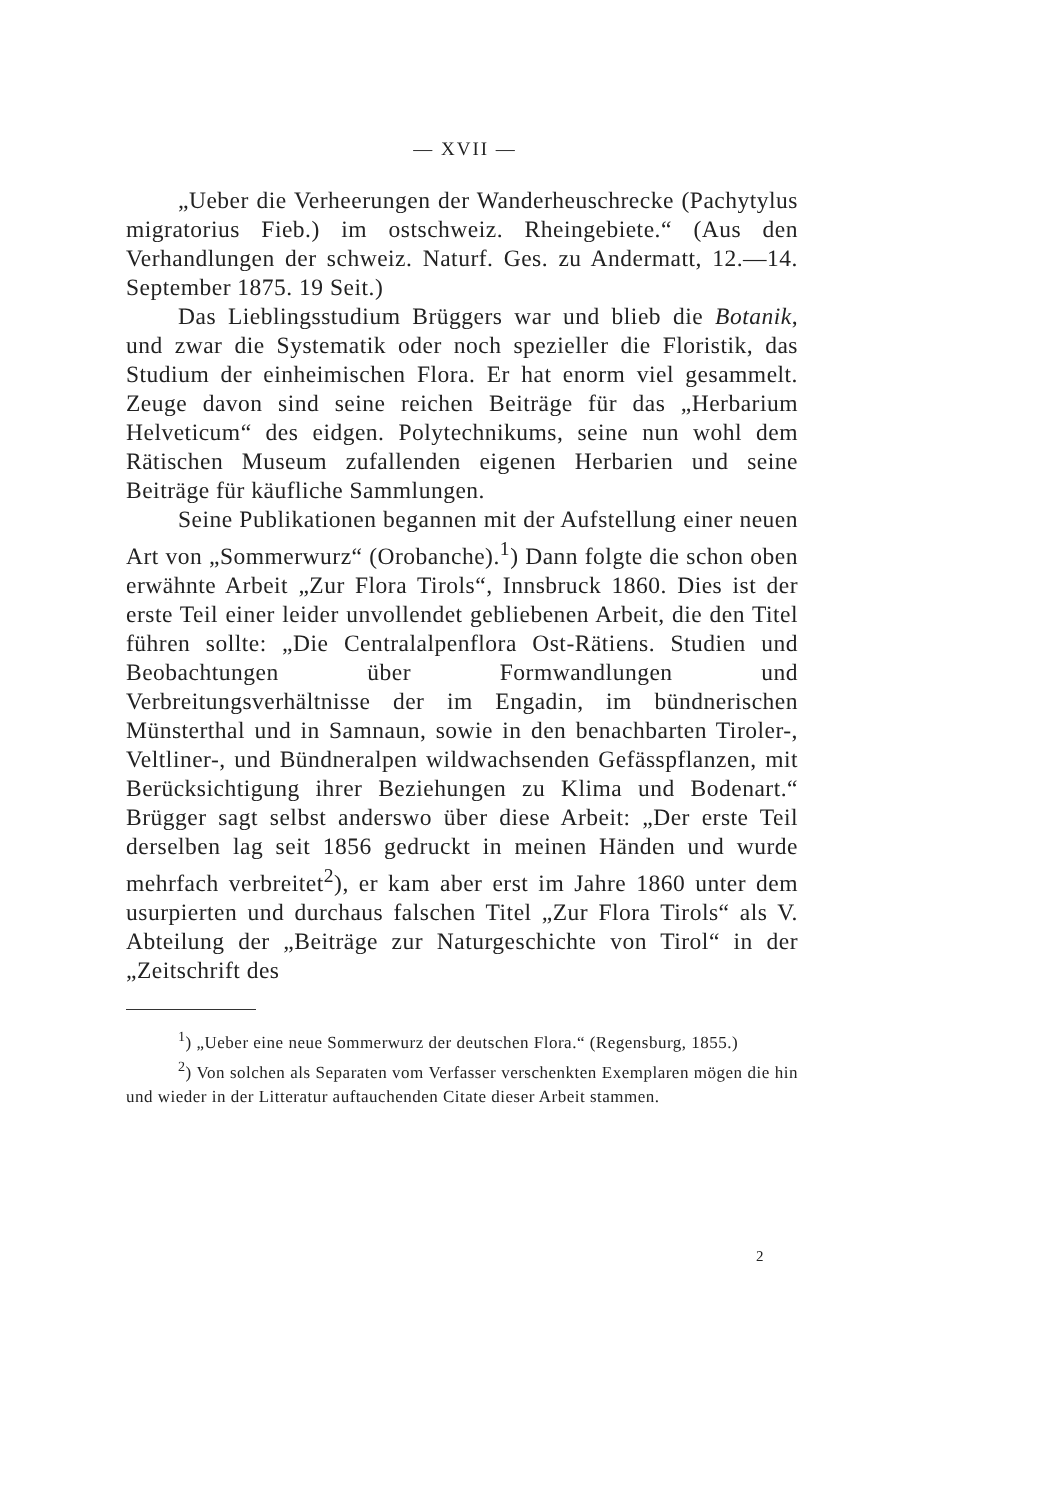— XVII —
„Ueber die Verheerungen der Wanderheuschrecke (Pachytylus migratorius Fieb.) im ostschweiz. Rheingebiete.“ (Aus den Verhandlungen der schweiz. Naturf. Ges. zu Andermatt, 12.—14. September 1875. 19 Seit.)
Das Lieblingsstudium Brüggers war und blieb die Botanik, und zwar die Systematik oder noch spezieller die Floristik, das Studium der einheimischen Flora. Er hat enorm viel gesammelt. Zeuge davon sind seine reichen Beiträge für das „Herbarium Helveticum“ des eidgen. Polytechnikums, seine nun wohl dem Rätischen Museum zufallenden eigenen Herbarien und seine Beiträge für käufliche Sammlungen.
Seine Publikationen begannen mit der Aufstellung einer neuen Art von „Sommerwurz“ (Orobanche).<sup>1</sup>) Dann folgte die schon oben erwähnte Arbeit „Zur Flora Tirols“, Innsbruck 1860. Dies ist der erste Teil einer leider unvollendet gebliebenen Arbeit, die den Titel führen sollte: „Die Centralalpenflora Ost-Rätiens. Studien und Beobachtungen über Formwandlungen und Verbreitungsverhältnisse der im Engadin, im bündnerischen Münsterthal und in Samnaun, sowie in den benachbarten Tiroler-, Veltliner-, und Bündneralpen wildwachsenden Gefässpflanzen, mit Berücksichtigung ihrer Beziehungen zu Klima und Bodenart.“ Brügger sagt selbst anderswo über diese Arbeit: „Der erste Teil derselben lag seit 1856 gedruckt in meinen Händen und wurde mehrfach verbreitet<sup>2</sup>), er kam aber erst im Jahre 1860 unter dem usurpierten und durchaus falschen Titel „Zur Flora Tirols“ als V. Abteilung der „Beiträge zur Naturgeschichte von Tirol“ in der „Zeitschrift des
<sup>1</sup>) „Ueber eine neue Sommerwurz der deutschen Flora.“ (Regensburg, 1855.)
<sup>2</sup>) Von solchen als Separaten vom Verfasser verschenkten Exemplaren mögen die hin und wieder in der Litteratur auftauchenden Citate dieser Arbeit stammen.
2